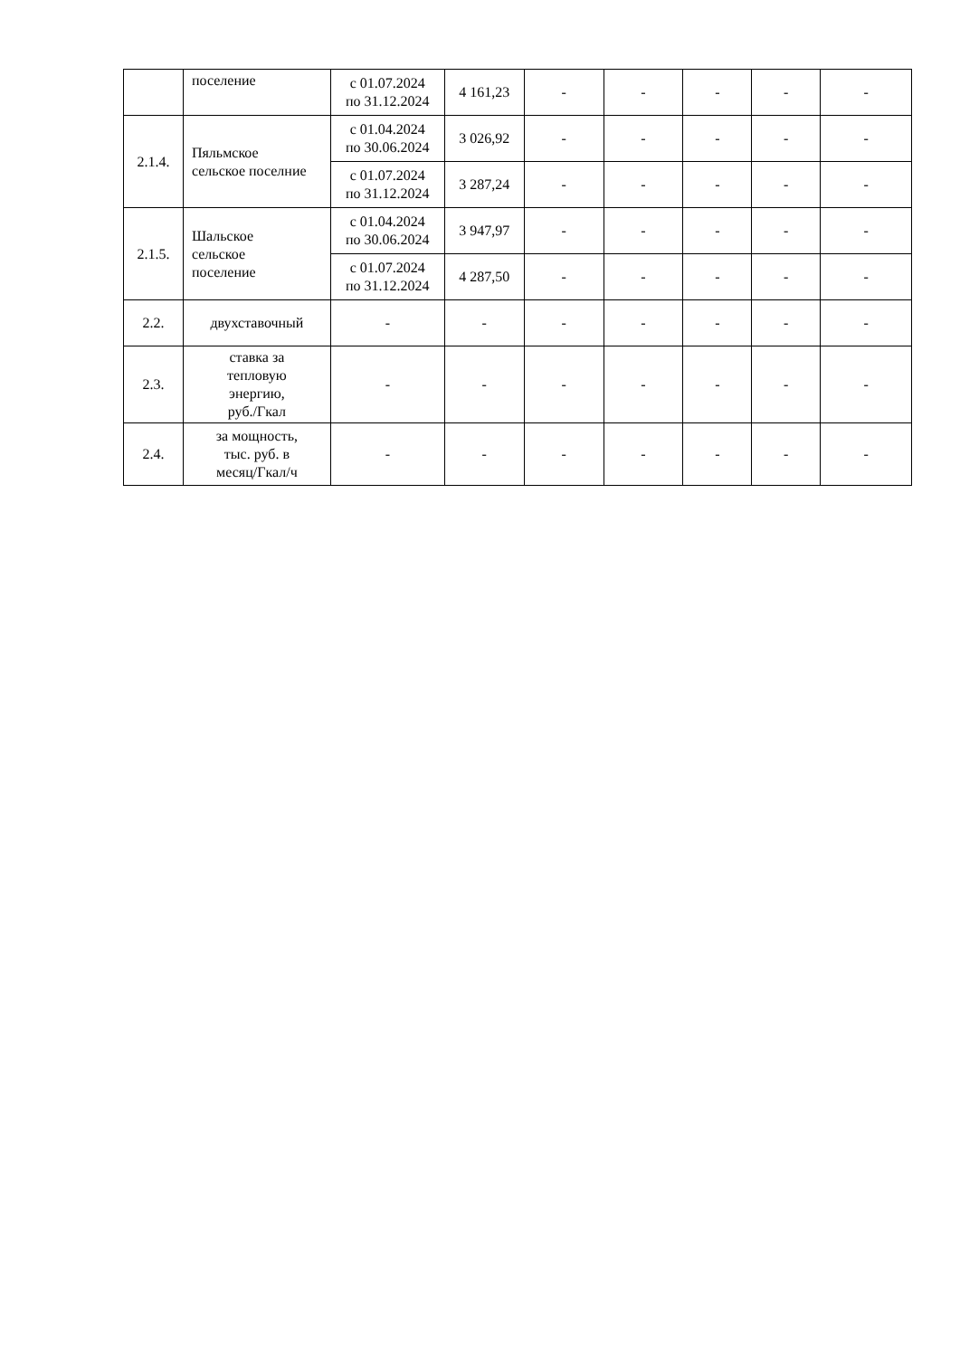| | поселение | с 01.07.2024 по 31.12.2024 | 4 161,23 | - | - | - | - | - |
| 2.1.4. | Пяльмское сельское поселние | с 01.04.2024 по 30.06.2024 | 3 026,92 | - | - | - | - | - |
| | | с 01.07.2024 по 31.12.2024 | 3 287,24 | - | - | - | - | - |
| 2.1.5. | Шальское сельское поселение | с 01.04.2024 по 30.06.2024 | 3 947,97 | - | - | - | - | - |
| | | с 01.07.2024 по 31.12.2024 | 4 287,50 | - | - | - | - | - |
| 2.2. | двухставочный | - | - | - | - | - | - | - |
| 2.3. | ставка за тепловую энергию, руб./Гкал | - | - | - | - | - | - | - |
| 2.4. | за мощность, тыс. руб. в месяц/Гкал/ч | - | - | - | - | - | - | - |